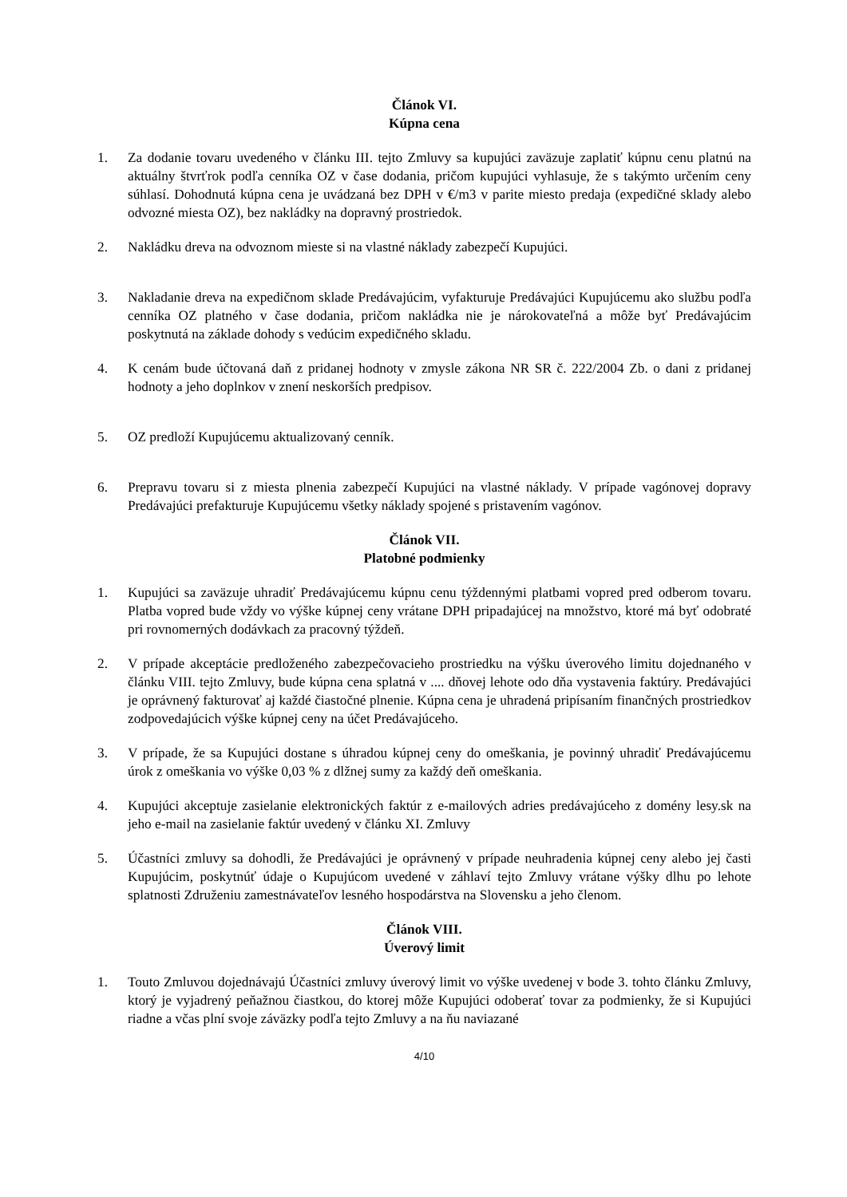Článok VI.
Kúpna cena
1. Za dodanie tovaru uvedeného v článku III. tejto Zmluvy sa kupujúci zaväzuje zaplatiť kúpnu cenu platnú na aktuálny štvrťrok podľa cenníka OZ v čase dodania, pričom kupujúci vyhlasuje, že s takýmto určením ceny súhlasí. Dohodnutá kúpna cena je uvádzaná bez DPH v €/m3 v parite miesto predaja (expedičné sklady alebo odvozné miesta OZ), bez nakládky na dopravný prostriedok.
2. Nakládku dreva na odvoznom mieste si na vlastné náklady zabezpečí Kupujúci.
3. Nakladanie dreva na expedičnom sklade Predávajúcim, vyfakturuje Predávajúci Kupujúcemu ako službu podľa cenníka OZ platného v čase dodania, pričom nakládka nie je nárokovateľná a môže byť Predávajúcim poskytnutá na základe dohody s vedúcim expedičného skladu.
4. K cenám bude účtovaná daň z pridanej hodnoty v zmysle zákona NR SR č. 222/2004 Zb. o dani z pridanej hodnoty a jeho doplnkov v znení neskorších predpisov.
5. OZ predloží Kupujúcemu aktualizovaný cenník.
6. Prepravu tovaru si z miesta plnenia zabezpečí Kupujúci na vlastné náklady. V prípade vagónovej dopravy Predávajúci prefakturuje Kupujúcemu všetky náklady spojené s pristavením vagónov.
Článok VII.
Platobné podmienky
1. Kupujúci sa zaväzuje uhradiť Predávajúcemu kúpnu cenu týždennými platbami vopred pred odberom tovaru. Platba vopred bude vždy vo výške kúpnej ceny vrátane DPH pripadajúcej na množstvo, ktoré má byť odobraté pri rovnomerných dodávkach za pracovný týždeň.
2. V prípade akceptácie predloženého zabezpečovacieho prostriedku na výšku úverového limitu dojednaného v článku VIII. tejto Zmluvy, bude kúpna cena splatná v .... dňovej lehote odo dňa vystavenia faktúry. Predávajúci je oprávnený fakturovať aj každé čiastočné plnenie. Kúpna cena je uhradená pripísaním finančných prostriedkov zodpovedajúcich výške kúpnej ceny na účet Predávajúceho.
3. V prípade, že sa Kupujúci dostane s úhradou kúpnej ceny do omeškania, je povinný uhradiť Predávajúcemu úrok z omeškania vo výške 0,03 % z dlžnej sumy za každý deň omeškania.
4. Kupujúci akceptuje zasielanie elektronických faktúr z e-mailových adries predávajúceho z domény lesy.sk na jeho e-mail na zasielanie faktúr uvedený v článku XI. Zmluvy
5. Účastníci zmluvy sa dohodli, že Predávajúci je oprávnený v prípade neuhradenia kúpnej ceny alebo jej časti Kupujúcim, poskytnúť údaje o Kupujúcom uvedené v záhlaví tejto Zmluvy vrátane výšky dlhu po lehote splatnosti Združeniu zamestnávateľov lesného hospodárstva na Slovensku a jeho členom.
Článok VIII.
Úverový limit
1. Touto Zmluvou dojednávajú Účastníci zmluvy úverový limit vo výške uvedenej v bode 3. tohto článku Zmluvy, ktorý je vyjadrený peňažnou čiastkou, do ktorej môže Kupujúci odoberať tovar za podmienky, že si Kupujúci riadne a včas plní svoje záväzky podľa tejto Zmluvy a na ňu naviazané
4/10